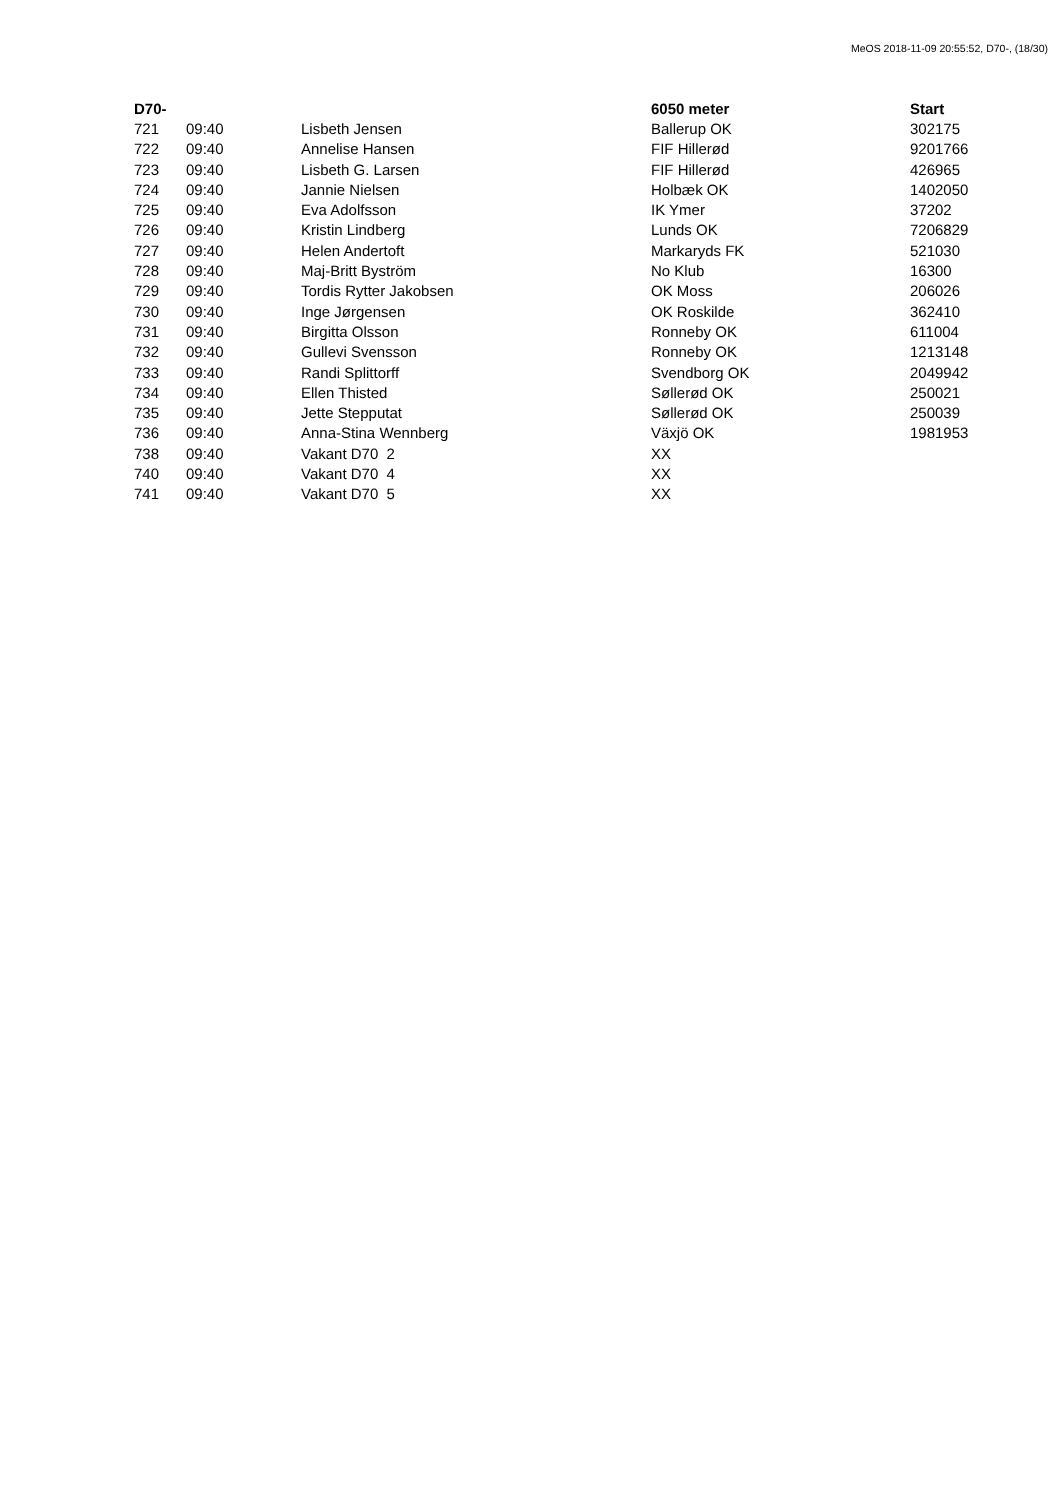MeOS 2018-11-09 20:55:52, D70-, (18/30)
| D70- | | | 6050 meter | Start |
| --- | --- | --- | --- | --- |
| 721 | 09:40 | Lisbeth Jensen | Ballerup OK | 302175 |
| 722 | 09:40 | Annelise Hansen | FIF Hillerød | 9201766 |
| 723 | 09:40 | Lisbeth G. Larsen | FIF Hillerød | 426965 |
| 724 | 09:40 | Jannie Nielsen | Holbæk OK | 1402050 |
| 725 | 09:40 | Eva Adolfsson | IK Ymer | 37202 |
| 726 | 09:40 | Kristin Lindberg | Lunds OK | 7206829 |
| 727 | 09:40 | Helen Andertoft | Markaryds FK | 521030 |
| 728 | 09:40 | Maj-Britt Byström | No Klub | 16300 |
| 729 | 09:40 | Tordis Rytter Jakobsen | OK Moss | 206026 |
| 730 | 09:40 | Inge Jørgensen | OK Roskilde | 362410 |
| 731 | 09:40 | Birgitta Olsson | Ronneby OK | 611004 |
| 732 | 09:40 | Gullevi Svensson | Ronneby OK | 1213148 |
| 733 | 09:40 | Randi Splittorff | Svendborg OK | 2049942 |
| 734 | 09:40 | Ellen Thisted | Søllerød OK | 250021 |
| 735 | 09:40 | Jette Stepputat | Søllerød OK | 250039 |
| 736 | 09:40 | Anna-Stina Wennberg | Växjö OK | 1981953 |
| 738 | 09:40 | Vakant D70 2 | XX | |
| 740 | 09:40 | Vakant D70 4 | XX | |
| 741 | 09:40 | Vakant D70 5 | XX | |